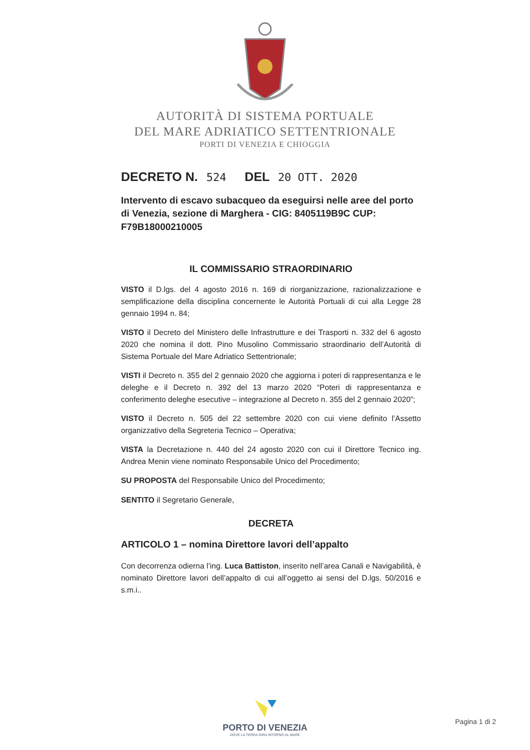AUTORITÀ DI SISTEMA PORTUALE
DEL MARE ADRIATICO SETTENTRIONALE
PORTI DI VENEZIA E CHIOGGIA
DECRETO N. 524 DEL 20 OTT. 2020
Intervento di escavo subacqueo da eseguirsi nelle aree del porto di Venezia, sezione di Marghera - CIG: 8405119B9C CUP: F79B18000210005
IL COMMISSARIO STRAORDINARIO
VISTO il D.lgs. del 4 agosto 2016 n. 169 di riorganizzazione, razionalizzazione e semplificazione della disciplina concernente le Autorità Portuali di cui alla Legge 28 gennaio 1994 n. 84;
VISTO il Decreto del Ministero delle Infrastrutture e dei Trasporti n. 332 del 6 agosto 2020 che nomina il dott. Pino Musolino Commissario straordinario dell’Autorità di Sistema Portuale del Mare Adriatico Settentrionale;
VISTI il Decreto n. 355 del 2 gennaio 2020 che aggiorna i poteri di rappresentanza e le deleghe e il Decreto n. 392 del 13 marzo 2020 “Poteri di rappresentanza e conferimento deleghe esecutive – integrazione al Decreto n. 355 del 2 gennaio 2020”;
VISTO il Decreto n. 505 del 22 settembre 2020 con cui viene definito l’Assetto organizzativo della Segreteria Tecnico – Operativa;
VISTA la Decretazione n. 440 del 24 agosto 2020 con cui il Direttore Tecnico ing. Andrea Menin viene nominato Responsabile Unico del Procedimento;
SU PROPOSTA del Responsabile Unico del Procedimento;
SENTITO il Segretario Generale,
DECRETA
ARTICOLO 1 – nomina Direttore lavori dell’appalto
Con decorrenza odierna l’ing. Luca Battiston, inserito nell’area Canali e Navigabilità, è nominato Direttore lavori dell’appalto di cui all’oggetto ai sensi del D.lgs. 50/2016 e s.m.i..
PORTO DI VENEZIA
DOVE LA TERRA GIRA INTORNO AL MARE
Pagina 1 di 2